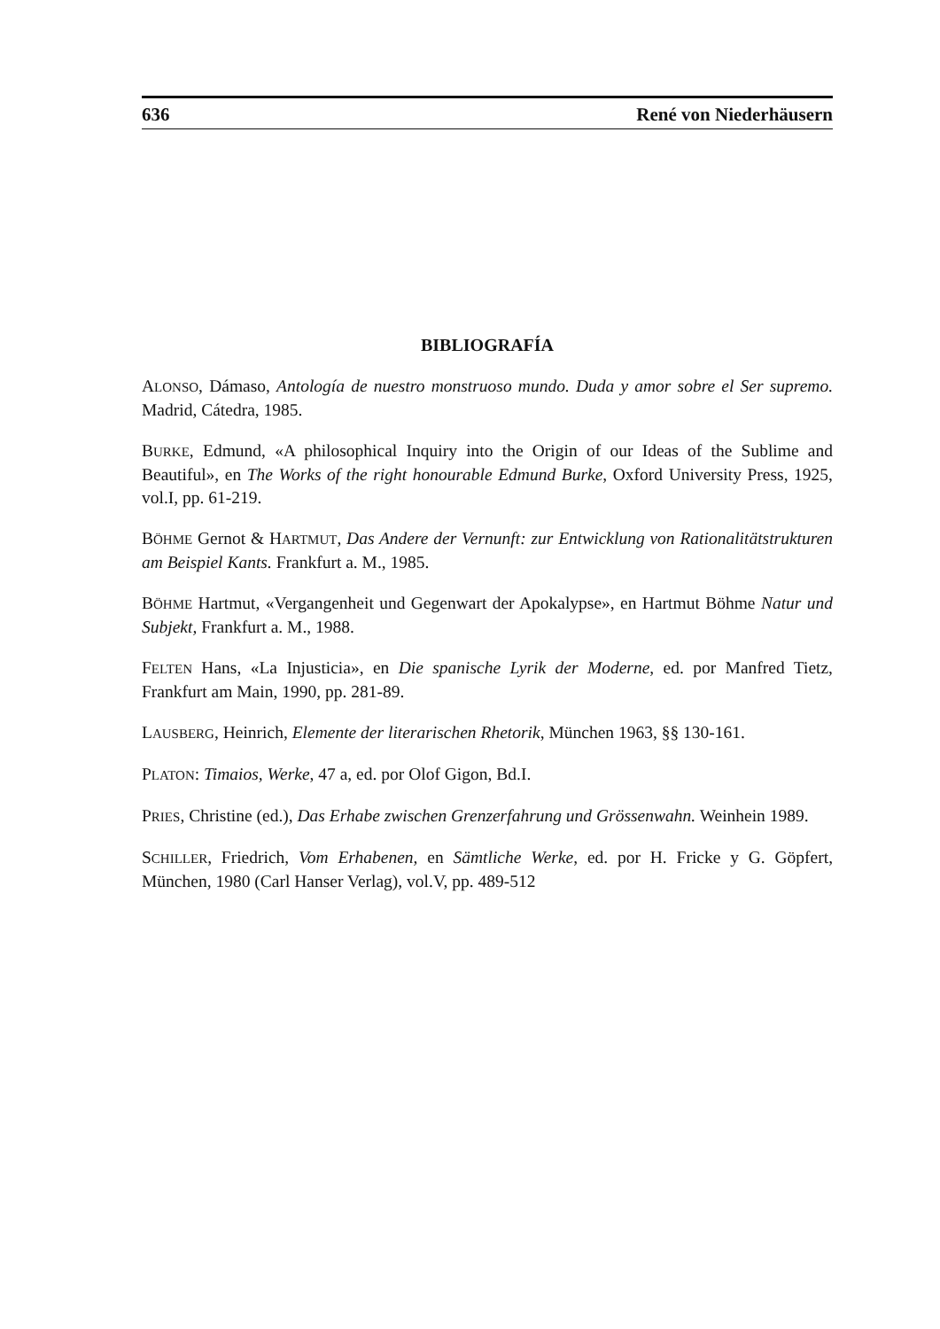636 René von Niederhäusern
BIBLIOGRAFÍA
ALONSO, Dámaso, Antología de nuestro monstruoso mundo. Duda y amor sobre el Ser supremo. Madrid, Cátedra, 1985.
BURKE, Edmund, «A philosophical Inquiry into the Origin of our Ideas of the Sublime and Beautiful», en The Works of the right honourable Edmund Burke, Oxford University Press, 1925, vol.I, pp. 61-219.
BÖHME Gernot & HARTMUT, Das Andere der Vernunft: zur Entwicklung von Rationalitätstrukturen am Beispiel Kants. Frankfurt a. M., 1985.
BÖHME Hartmut, «Vergangenheit und Gegenwart der Apokalypse», en Hartmut Böhme Natur und Subjekt, Frankfurt a. M., 1988.
FELTEN Hans, «La Injusticia», en Die spanische Lyrik der Moderne, ed. por Manfred Tietz, Frankfurt am Main, 1990, pp. 281-89.
LAUSBERG, Heinrich, Elemente der literarischen Rhetorik, München 1963, §§ 130-161.
PLATON: Timaios, Werke, 47 a, ed. por Olof Gigon, Bd.I.
PRIES, Christine (ed.), Das Erhabe zwischen Grenzerfahrung und Grössenwahn. Weinhein 1989.
SCHILLER, Friedrich, Vom Erhabenen, en Sämtliche Werke, ed. por H. Fricke y G. Göpfert, München, 1980 (Carl Hanser Verlag), vol.V, pp. 489-512